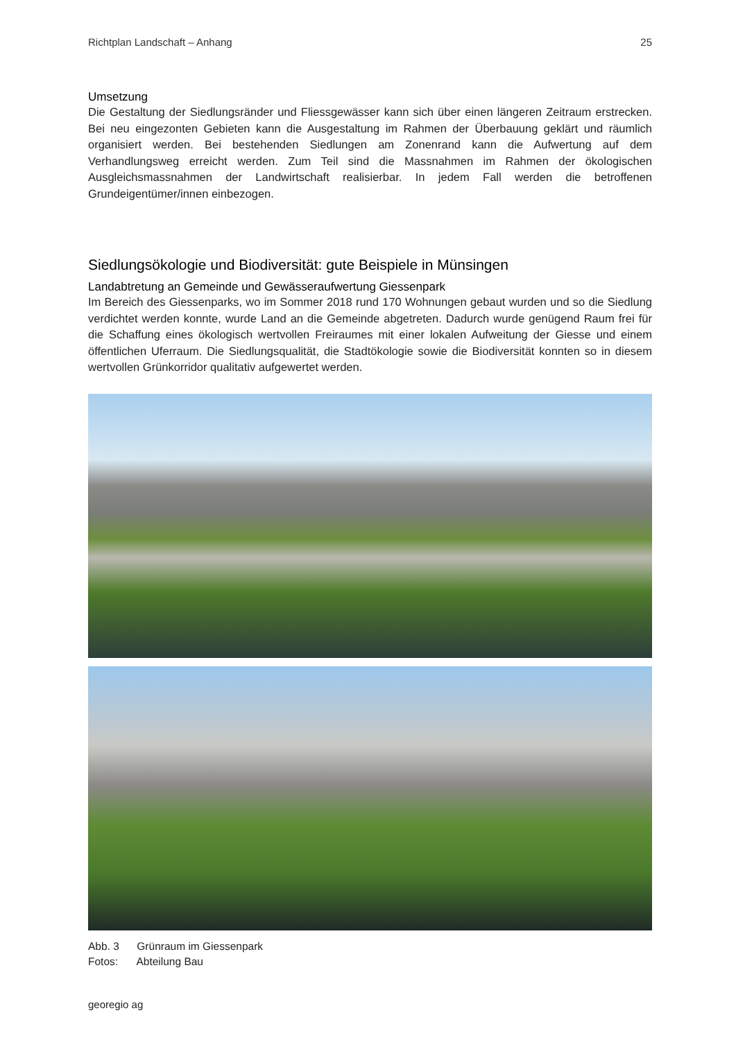Richtplan Landschaft – Anhang 25
Umsetzung
Die Gestaltung der Siedlungsränder und Fliessgewässer kann sich über einen längeren Zeitraum erstrecken. Bei neu eingezonten Gebieten kann die Ausgestaltung im Rahmen der Überbauung geklärt und räumlich organisiert werden. Bei bestehenden Siedlungen am Zonenrand kann die Aufwertung auf dem Verhandlungsweg erreicht werden. Zum Teil sind die Massnahmen im Rahmen der ökologischen Ausgleichsmassnahmen der Landwirtschaft realisierbar. In jedem Fall werden die betroffenen Grundeigentümer/innen einbezogen.
Siedlungsökologie und Biodiversität: gute Beispiele in Münsingen
Landabtretung an Gemeinde und Gewässeraufwertung Giessenpark
Im Bereich des Giessenparks, wo im Sommer 2018 rund 170 Wohnungen gebaut wurden und so die Siedlung verdichtet werden konnte, wurde Land an die Gemeinde abgetreten. Dadurch wurde genügend Raum frei für die Schaffung eines ökologisch wertvollen Freiraumes mit einer lokalen Aufweitung der Giesse und einem öffentlichen Uferraum. Die Siedlungsqualität, die Stadtökologie sowie die Biodiversität konnten so in diesem wertvollen Grünkorridor qualitativ aufgewertet werden.
Abb. 3 Grünraum im Giessenpark
Fotos: Abteilung Bau
georegio ag